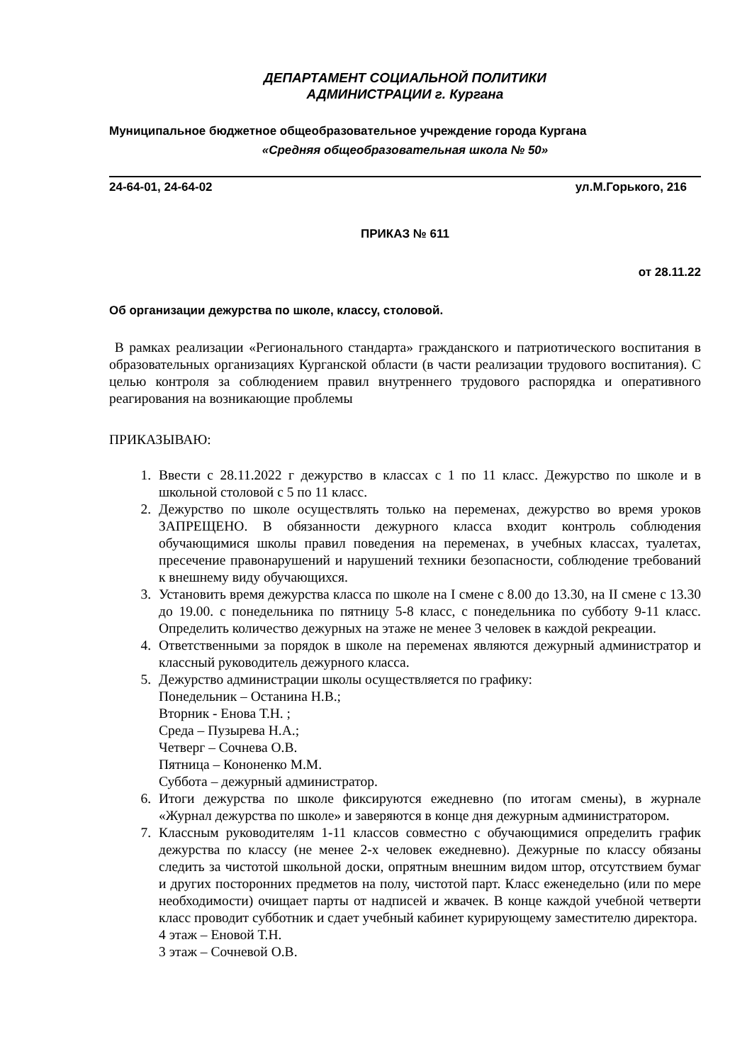ДЕПАРТАМЕНТ СОЦИАЛЬНОЙ ПОЛИТИКИ
АДМИНИСТРАЦИИ г. Кургана
Муниципальное бюджетное общеобразовательное учреждение города Кургана
«Средняя общеобразовательная школа № 50»
24-64-01, 24-64-02 ул.М.Горького, 216
ПРИКАЗ № 611
от 28.11.22
Об организации дежурства по школе, классу, столовой.
В рамках реализации «Регионального стандарта» гражданского и патриотического воспитания в образовательных организациях Курганской области (в части реализации трудового воспитания). С целью контроля за соблюдением правил внутреннего трудового распорядка и оперативного реагирования на возникающие проблемы
ПРИКАЗЫВАЮ:
1. Ввести с 28.11.2022 г дежурство в классах с 1 по 11 класс. Дежурство по школе и в школьной столовой с 5 по 11 класс.
2. Дежурство по школе осуществлять только на переменах, дежурство во время уроков ЗАПРЕЩЕНО. В обязанности дежурного класса входит контроль соблюдения обучающимися школы правил поведения на переменах, в учебных классах, туалетах, пресечение правонарушений и нарушений техники безопасности, соблюдение требований к внешнему виду обучающихся.
3. Установить время дежурства класса по школе на I смене с 8.00 до 13.30, на II смене с 13.30 до 19.00. с понедельника по пятницу 5-8 класс, с понедельника по субботу 9-11 класс. Определить количество дежурных на этаже не менее 3 человек в каждой рекреации.
4. Ответственными за порядок в школе на переменах являются дежурный администратор и классный руководитель дежурного класса.
5. Дежурство администрации школы осуществляется по графику:
Понедельник – Останина Н.В.;
Вторник - Енова Т.Н. ;
Среда – Пузырева Н.А.;
Четверг – Сочнева О.В.
Пятница – Кононенко М.М.
Суббота – дежурный администратор.
6. Итоги дежурства по школе фиксируются ежедневно (по итогам смены), в журнале «Журнал дежурства по школе» и заверяются в конце дня дежурным администратором.
7. Классным руководителям 1-11 классов совместно с обучающимися определить график дежурства по классу (не менее 2-х человек ежедневно). Дежурные по классу обязаны следить за чистотой школьной доски, опрятным внешним видом штор, отсутствием бумаг и других посторонних предметов на полу, чистотой парт. Класс еженедельно (или по мере необходимости) очищает парты от надписей и жвачек. В конце каждой учебной четверти класс проводит субботник и сдает учебный кабинет курирующему заместителю директора.
4 этаж – Еновой Т.Н.
3 этаж – Сочневой О.В.